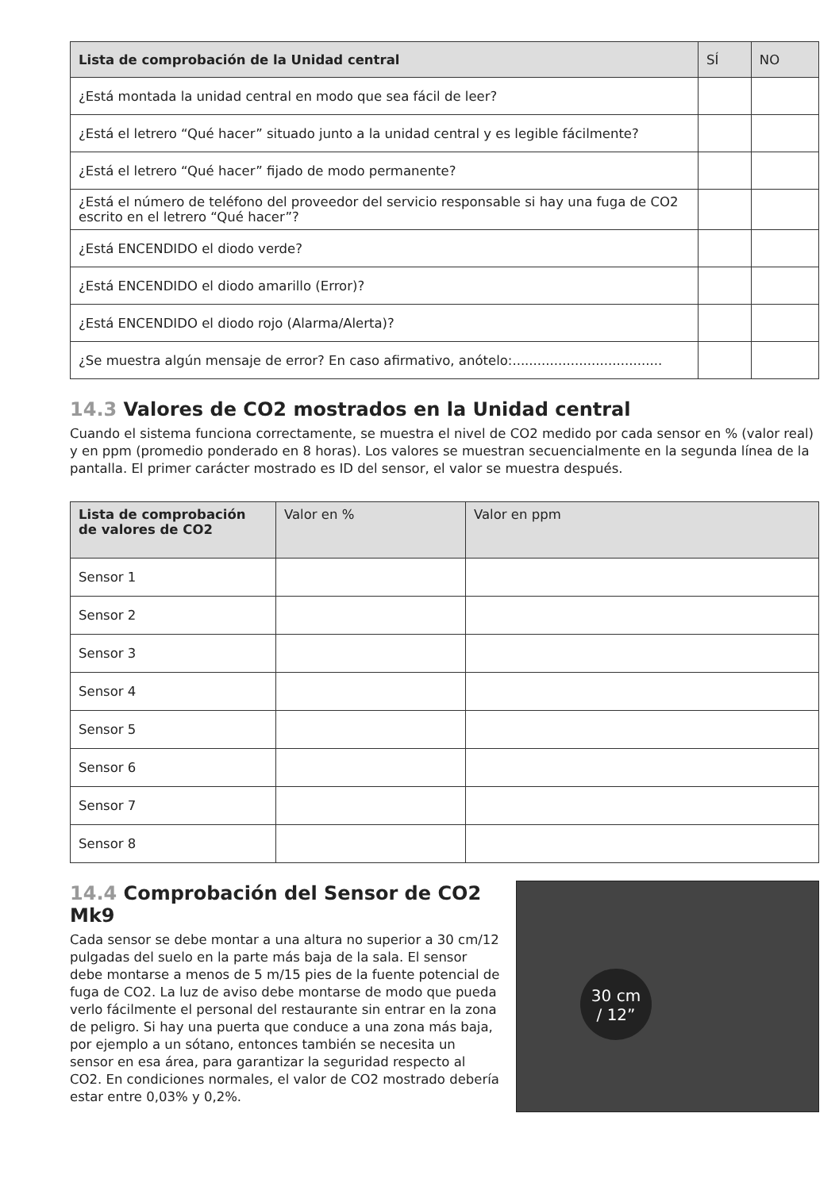| Lista de comprobación de la Unidad central | SÍ | NO |
| --- | --- | --- |
| ¿Está montada la unidad central en modo que sea fácil de leer? | | |
| ¿Está el letrero “Qué hacer” situado junto a la unidad central y es legible fácilmente? | | |
| ¿Está el letrero “Qué hacer” fijado de modo permanente? | | |
| ¿Está el número de teléfono del proveedor del servicio responsable si hay una fuga de CO2 escrito en el letrero “Qué hacer”? | | |
| ¿Está ENCENDIDO el diodo verde? | | |
| ¿Está ENCENDIDO el diodo amarillo (Error)? | | |
| ¿Está ENCENDIDO el diodo rojo (Alarma/Alerta)? | | |
| ¿Se muestra algún mensaje de error? En caso afirmativo, anótelo:.................................... | | |
14.3 Valores de CO2 mostrados en la Unidad central
Cuando el sistema funciona correctamente, se muestra el nivel de CO2 medido por cada sensor en % (valor real) y en ppm (promedio ponderado en 8 horas). Los valores se muestran secuencialmente en la segunda línea de la pantalla. El primer carácter mostrado es ID del sensor, el valor se muestra después.
| Lista de comprobación de valores de CO2 | Valor en % | Valor en ppm |
| --- | --- | --- |
| Sensor 1 | | |
| Sensor 2 | | |
| Sensor 3 | | |
| Sensor 4 | | |
| Sensor 5 | | |
| Sensor 6 | | |
| Sensor 7 | | |
| Sensor 8 | | |
14.4 Comprobación del Sensor de CO2 Mk9
Cada sensor se debe montar a una altura no superior a 30 cm/12 pulgadas del suelo en la parte más baja de la sala. El sensor debe montarse a menos de 5 m/15 pies de la fuente potencial de fuga de CO2. La luz de aviso debe montarse de modo que pueda verlo fácilmente el personal del restaurante sin entrar en la zona de peligro. Si hay una puerta que conduce a una zona más baja, por ejemplo a un sótano, entonces también se necesita un sensor en esa área, para garantizar la seguridad respecto al CO2. En condiciones normales, el valor de CO2 mostrado debería estar entre 0,03% y 0,2%.
30 cm
/ 12”